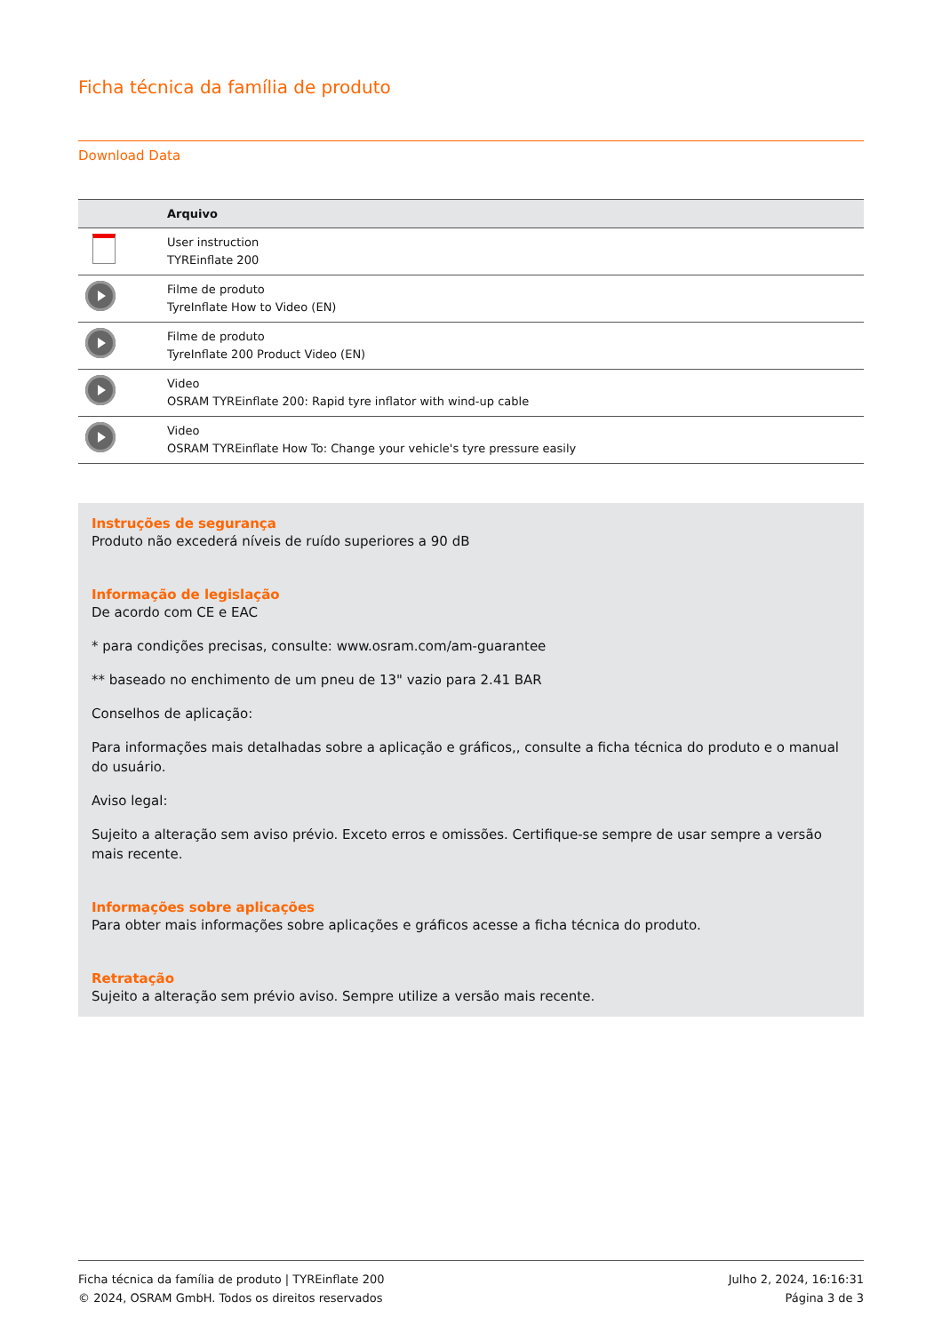Ficha técnica da família de produto
Download Data
| | Arquivo |
| --- | --- |
| | User instruction TYREinflate 200 |
| | Filme de produto TyreInflate How to Video (EN) |
| | Filme de produto TyreInflate 200 Product Video (EN) |
| | Video OSRAM TYREinflate 200: Rapid tyre inflator with wind-up cable |
| | Video OSRAM TYREinflate How To: Change your vehicle's tyre pressure easily |
Instruções de segurança
Produto não excederá níveis de ruído superiores a 90 dB
Informação de legislação
De acordo com CE e EAC
* para condições precisas, consulte: www.osram.com/am-guarantee
** baseado no enchimento de um pneu de 13" vazio para 2.41 BAR
Conselhos de aplicação:
Para informações mais detalhadas sobre a aplicação e gráficos,, consulte a ficha técnica do produto e o manual do usuário.
Aviso legal:
Sujeito a alteração sem aviso prévio. Exceto erros e omissões. Certifique-se sempre de usar sempre a versão mais recente.
Informações sobre aplicações
Para obter mais informações sobre aplicações e gráficos acesse a ficha técnica do produto.
Retratação
Sujeito a alteração sem prévio aviso. Sempre utilize a versão mais recente.
Ficha técnica da família de produto | TYREinflate 200
© 2024, OSRAM GmbH. Todos os direitos reservados
Julho 2, 2024, 16:16:31
Página 3 de 3